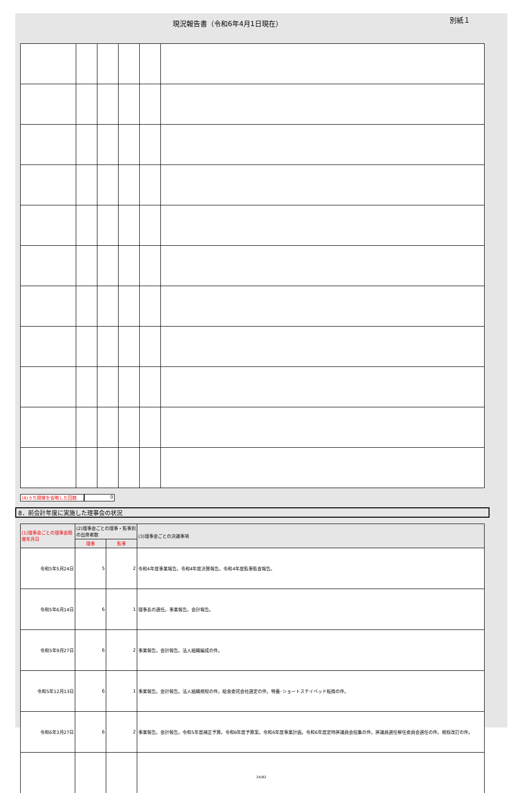現況報告書（令和6年4月1日現在）
別紙１
(4)うち開催を省略した回数 0
8．前会計年度に実施した理事会の状況
| (1)理事会ごとの理事会開催年月日 | (2)理事会ごとの理事・監事別の出席者数 | | (3)理事会ごとの決議事項 |
| --- | --- | --- | --- |
| | 理事 | 監事 | |
| 令和5年5月24日 | 5 | 2 | 令和4年度事業報告。令和4年度決算報告。令和4年度監事監査報告。 |
| 令和5年6月14日 | 6 | 1 | 理事長の選任。事業報告。会計報告。 |
| 令和5年9月27日 | 6 | 2 | 事業報告。会計報告。法人組織編成の件。 |
| 令和5年12月13日 | 6 | 1 | 事業報告。会計報告。法人組織規程の件。給食委託会社選定の件。特養･ショートステイベッド転換の件。 |
| 令和6年3月27日 | 6 | 2 | 事業報告。会計報告。令和5年度補正予算。令和6年度予算案。令和6年度事業計画。令和6年度定時評議員会招集の件。評議員選任解任委員会選任の件。規程改訂の件。 |
24/82